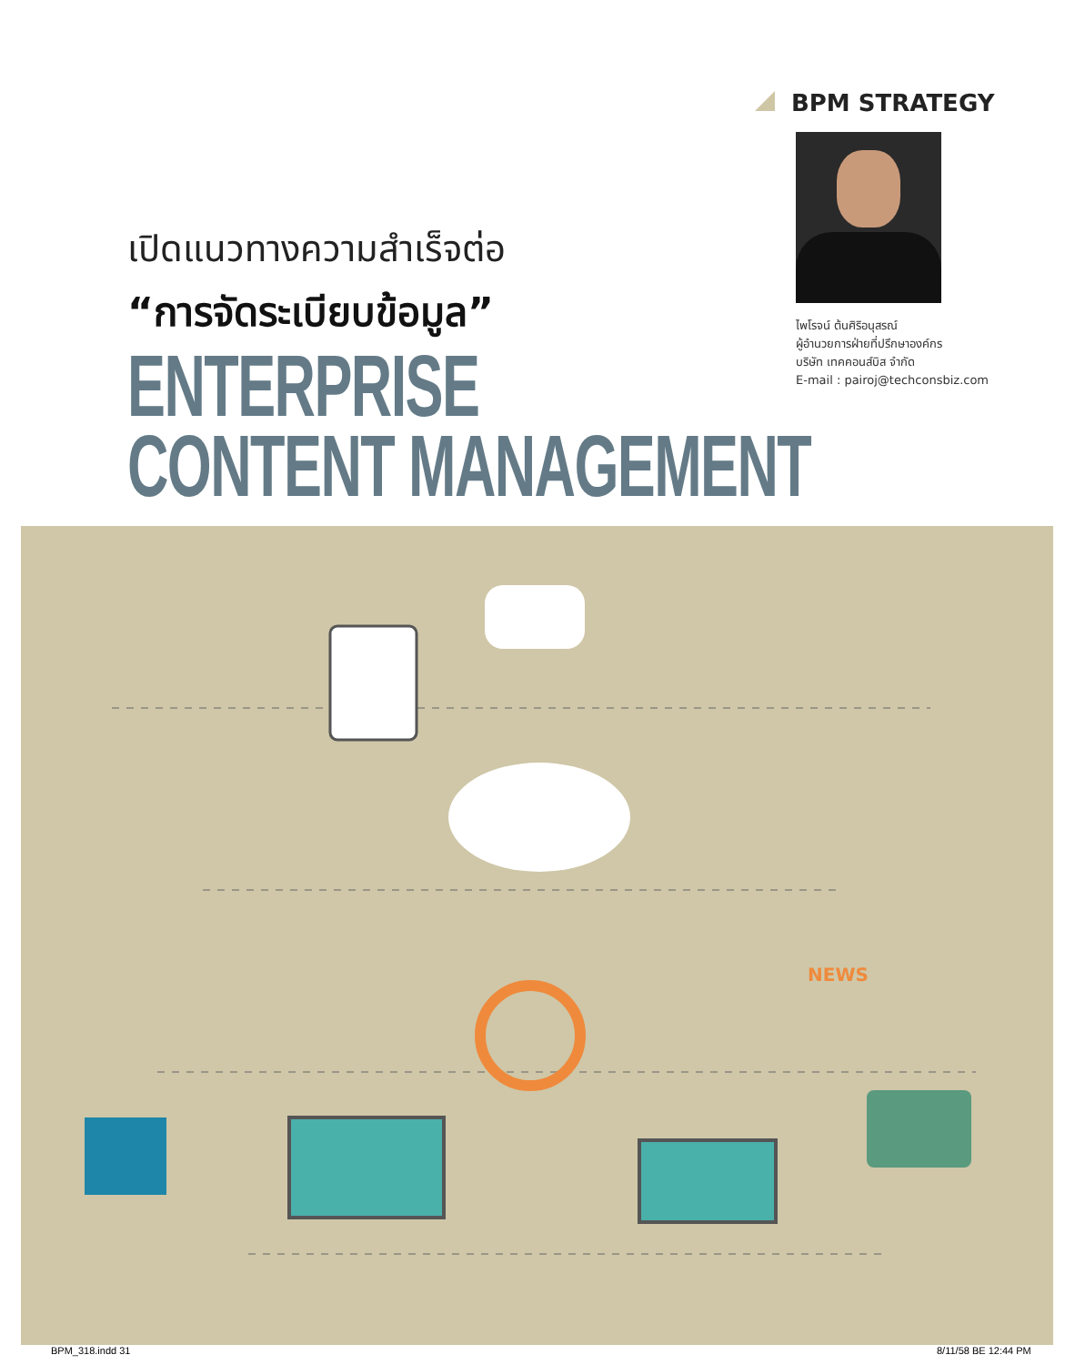BPM STRATEGY
ไพโรจน์ ต้นศิริอนุสรณ์
ผู้อำนวยการฝ่ายที่ปรึกษาองค์กร
บริษัท เทคคอนส์บิส จำกัด
E-mail : pairoj@techconsbiz.com
เปิดแนวทางความสำเร็จต่อ
“การจัดระเบียบข้อมูล”
ENTERPRISE
CONTENT MANAGEMENT
NEWS
BPM_318.indd 31 8/11/58 BE 12:44 PM